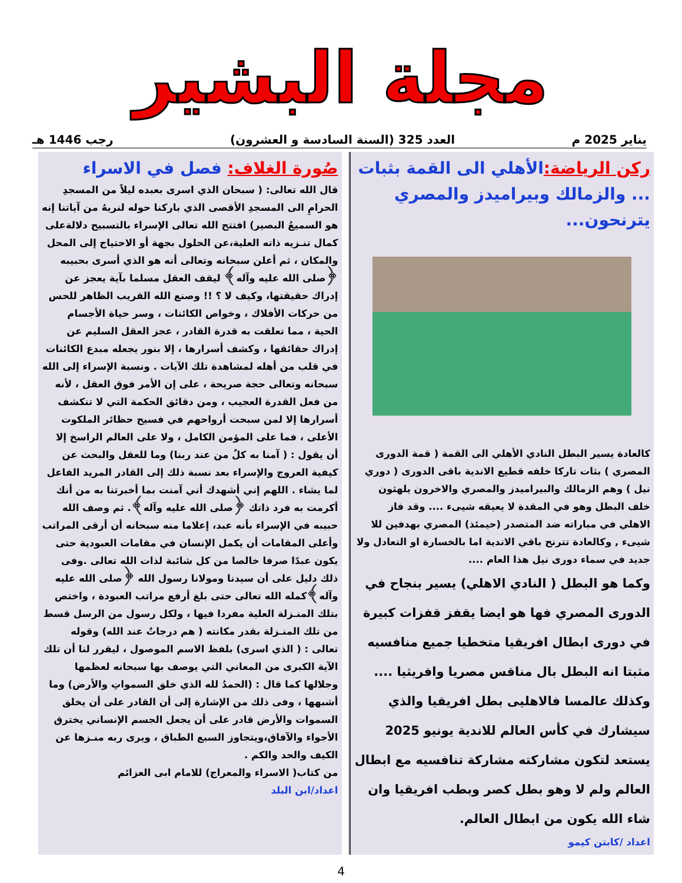مجلة البشير
يناير 2025 م العدد 325 (السنة السادسة و العشرون) رجب 1446 هـ
ركن الرياضة: الأهلي الى القمة بثبات ... والزمالك وبيراميدز والمصري يترنحون...
كالعادة يسير البطل النادي الأهلي الى القمة ( قمة الدورى المصري ) بثات تاركا خلفه قطيع الاندية باقى الدورى ( دوري نيل ) وهم الزمالك والبيراميدز والمصري والاخرون يلهثون خلف البطل وهو في المقدة لا يعيقه شيىء .... وقد فاز الاهلي في مباراته ضد المتصدر (حيمئذ) المصري بهدفين للا شيىء , وكالعادة تترنح باقي الاندية اما بالخسارة او التعادل ولا جديد في سماء دورى نيل هذا العام ....
وكما هو البطل ( النادي الاهلي) يسير بنجاح في الدورى المصري فها هو ايضا يقفز قفزات كبيرة في دورى ابطال افريقيا متخطيا جميع منافسيه مثبتا انه البطل بال مناقس مصريا وافريثيا ....
وكذلك عالمسا فالاهليى بطل افريقيا والذي سيشارك في كأس العالم للاندية يونيو 2025 يستعد لتكون مشاركته مشاركة تنافسيه مع ابطال العالم ولم لا وهو بطل كصر وبطب افريقيا وان شاء الله يكون من ابطال العالم.
اعداد /كابتن كيمو
صُورة الغلاف: فصل في الاسراء
قال الله تعالى: ( سبحان الذي اسرى بعبده ليلاً من المسجدِ الحرامِ الى المسجدِ الأقصى الذي باركنا حوله لنريهُ من آياتنا إنه هو السميعُ البصير) افتتح الله تعالى الإسراء بالتسبيح دلالةعلى كمال تنـزيه ذاته العلية،عن الحلول بجهة أو الاحتياج إلى المحل والمكان ، ثم أعلن سبحانه وتعالى أنه هو الذي أسرى بحبيبه ﴿صلى الله عليه وآله﴾ ليقف العقل مسلما بآية يعجز عن إدراك حقيقتها، وكيف لا ؟ !! وصنع الله القريب الظاهر للحس من حركات الأفلاك ، وخواص الكائنات ، وسر حياة الأجسام الحية ، مما تعلقت به قدرة القادر ، عجز العقل السليم عن إدراك حقائقها ، وكشف أسرارها ، إلا بنور يجعله مبدع الكائنات في قلب من أهله لمشاهدة تلك الآيات . ونسبة الإسراء إلى الله سبحانه وتعالى حجة صريحة ، على إن الأمر فوق العقل ، لأنه من فعل القدرة العجيب ، ومن دقائق الحكمة التي لا تنكشف أسرارها إلا لمن سبحت أرواحهم في فسيح حظائر الملكوت الأعلى ، فما على المؤمن الكامل ، ولا على العالم الراسخ إلا أن يقول : ( آمنا به كلٌ من عند ربنا) وما للعقل والبحث عن كيفية العروج والإسراء بعد نسبة ذلك إلى القادر المريد الفاعل لما يشاء . اللهم إني أشهدك أني آمنت بما أخبرتنا به من أنك أكرمت به فرد ذاتك ﴿صلى الله عليه وآله﴾. ثم وصف الله حبيبه في الإسراء بأنه عبد، إعلاما منه سبحانه أن أرقى المراتب وأعلى المقامات أن يكمل الإنسان في مقامات العبودية حتى يكون عبدًا صرفا خالصا من كل شائبة لذات الله تعالى .وفى ذلك دليل على أن سيدنا ومولانا رسول الله ﴿صلى الله عليه وآله﴾كمله الله تعالى حتى بلغ أرفع مراتب العبودة ، واختص بتلك المنـزلة العلية مفردا فيها ، ولكل رسول من الرسل قسط من تلك المنـزلة بقدر مكانته ( هم درجاتٌ عند الله) وقوله تعالى : ( الذي اسرى) بلفظ الاسم الموصول ، ليقرر لنا أن تلك الآية الكبرى من المعاني التي يوصف بها سبحانه لعظمها وجلالها كما قال : (الحمدُ لله الذي خلق السمواتِ والأرض) وما أشبهها ، وفى ذلك من الإشارة إلى أن القادر على أن يخلق السموات والأرض قادر على أن يجعل الجسم الإنساني يخترق الأجواء والآفاق،ويتجاوز السبع الطباق ، ويرى ربه منـزها عن الكيف والحد والكم .
من كتاب( الاسراء والمعراج) للامام ابى العزائم
اعداد/ابن البلد
4